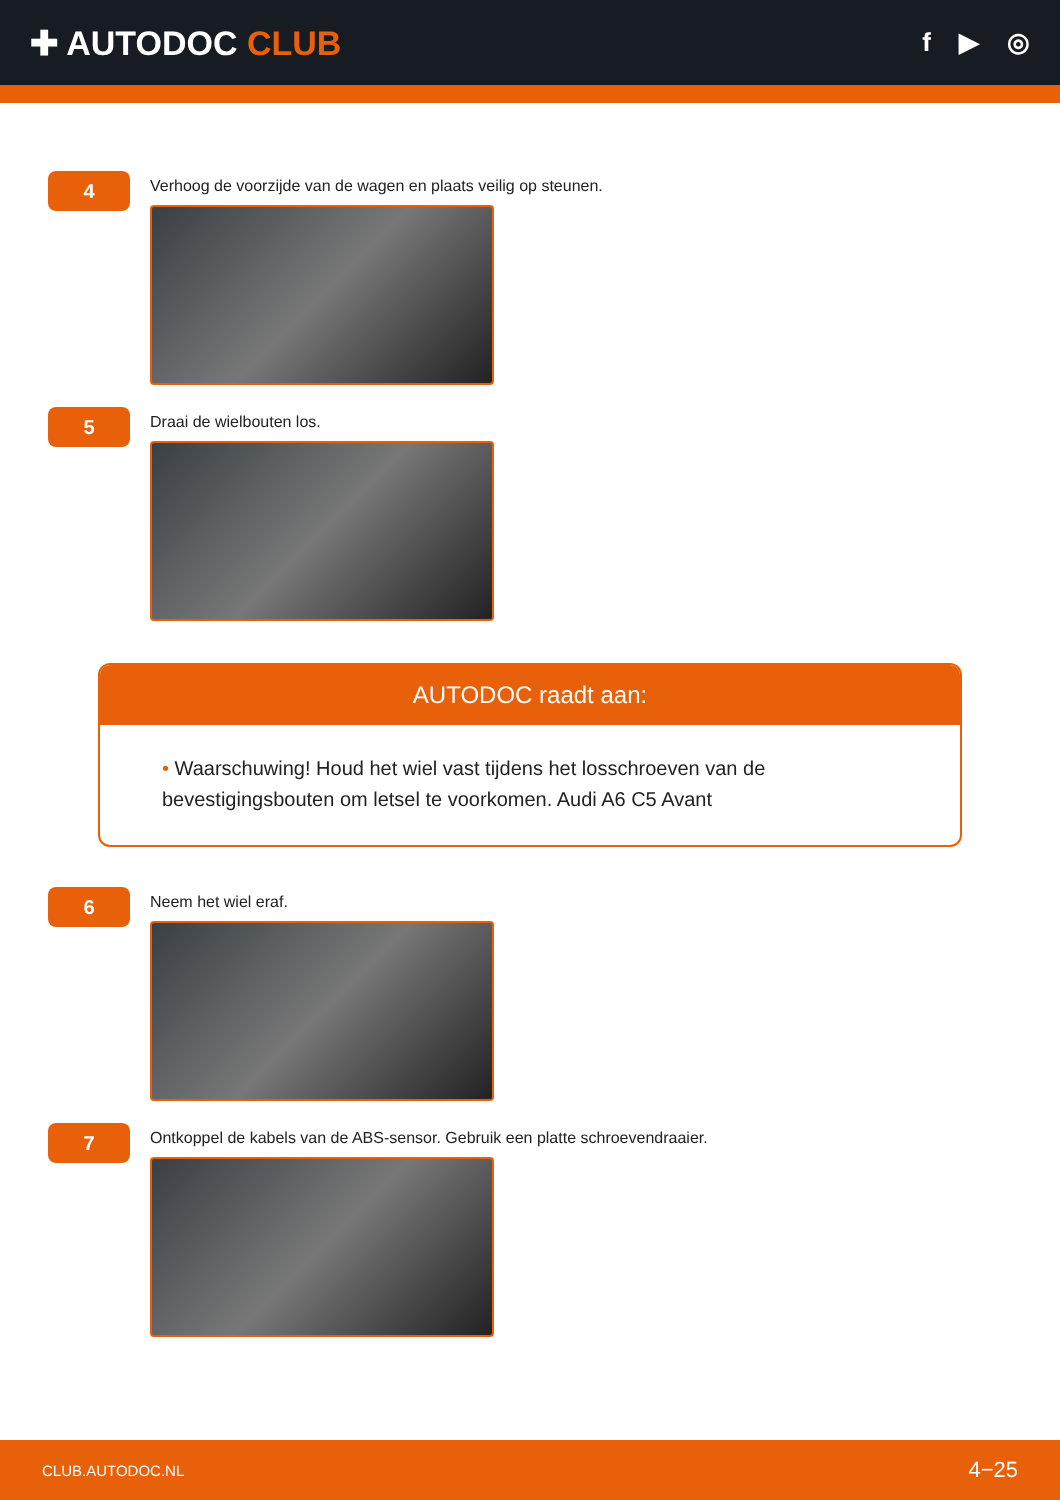✚ AUTODOC CLUB
f ▶ ◎
4
Verhoog de voorzijde van de wagen en plaats veilig op steunen.
5
Draai de wielbouten los.
AUTODOC raadt aan:
• Waarschuwing! Houd het wiel vast tijdens het losschroeven van de bevestigingsbouten om letsel te voorkomen. Audi A6 C5 Avant
6
Neem het wiel eraf.
7
Ontkoppel de kabels van de ABS-sensor. Gebruik een platte schroevendraaier.
CLUB.AUTODOC.NL 4−25